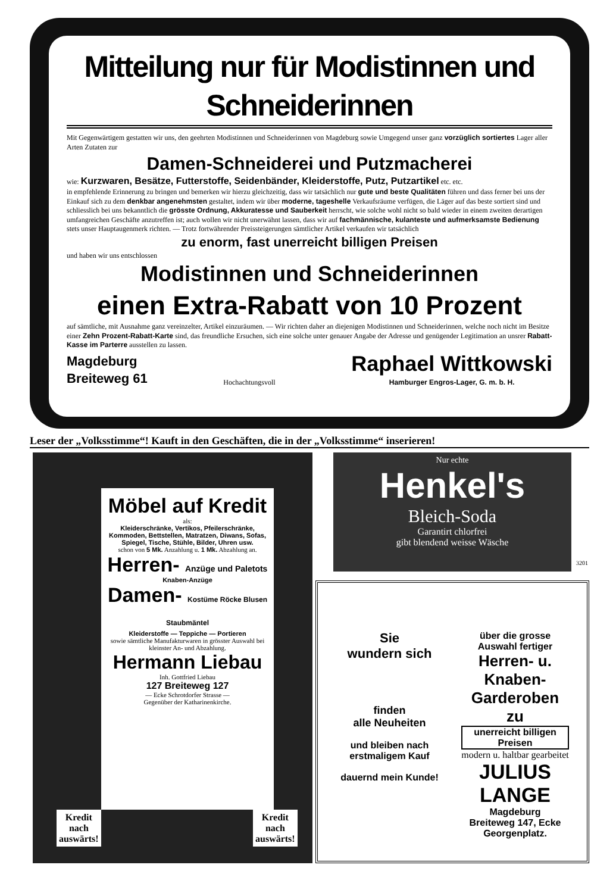Mitteilung nur für Modistinnen und Schneiderinnen
Mit Gegenwärtigem gestatten wir uns, den geehrten Modistinnen und Schneiderinnen von Magdeburg sowie Umgegend unser ganz vorzüglich sortiertes Lager aller Arten Zutaten zur
Damen-Schneiderei und Putzmacherei
wie: Kurzwaren, Besätze, Futterstoffe, Seidenbänder, Kleiderstoffe, Putz, Putzartikel etc. etc.
in empfehlende Erinnerung zu bringen und bemerken wir hierzu gleichzeitig, dass wir tatsächlich nur gute und beste Qualitäten führen und dass ferner bei uns der Einkauf sich zu dem denkbar angenehmsten gestaltet, indem wir über moderne, tageshelle Verkaufsräume verfügen, die Läger auf das beste sortiert sind und schliesslich bei uns bekanntlich die grösste Ordnung, Akkuratesse und Sauberkeit herrscht, wie solche wohl nicht so bald wieder in einem zweiten derartigen umfangreichen Geschäfte anzutreffen ist; auch wollen wir nicht unerwähnt lassen, dass wir auf fachmännische, kulanteste und aufmerksamste Bedienung stets unser Hauptaugenmerk richten. — Trotz fortwährender Preissteigerungen sämtlicher Artikel verkaufen wir tatsächlich
zu enorm, fast unerreicht billigen Preisen
und haben wir uns entschlossen
Modistinnen und Schneiderinnen
einen Extra-Rabatt von 10 Prozent
auf sämtliche, mit Ausnahme ganz vereinzelter, Artikel einzuräumen. — Wir richten daher an diejenigen Modistinnen und Schneiderinnen, welche noch nicht im Besitze einer Zehn Prozent-Rabatt-Karte sind, das freundliche Ersuchen, sich eine solche unter genauer Angabe der Adresse und genügender Legitimation an unsrer Rabatt-Kasse im Parterre ausstellen zu lassen.
Magdeburg
Breiteweg 61
Hochachtungsvoll
Raphael Wittkowski
Hamburger Engros-Lager, G. m. b. H.
Leser der „Volksstimme“! Kauft in den Geschäften, die in der „Volksstimme“ inserieren!
Möbel auf Kredit
als:
Kleiderschränke, Vertikos, Pfeilerschränke, Kommoden, Bettstellen, Matratzen, Diwans, Sofas, Spiegel, Tische, Stühle, Bilder, Uhren usw.
schon von 5 Mk. Anzahlung u. 1 Mk. Abzahlung an.
Herren- Anzüge und Paletots
Knaben-Anzüge
Damen- Kostüme Röcke Blusen Staubmäntel
Kleiderstoffe — Teppiche — Portieren
sowie sämtliche Manufakturwaren in grösster Auswahl bei kleinster An- und Abzahlung.
Hermann Liebau
Inh. Gottfried Liebau
127 Breiteweg 127
— Ecke Schrotdorfer Strasse —
Gegenüber der Katharinenkirche.
Kredit
nach
auswärts!
Kredit
nach
auswärts!
Nur echte
Henkel's
Bleich-Soda
Garantirt chlorfrei
gibt blendend weisse Wäsche
3201
Sie
wundern sich
finden
alle Neuheiten
und bleiben nach erstmaligem Kauf
dauernd mein Kunde!
über die grosse Auswahl fertiger
Herren- u. Knaben-Garderoben zu
unerreicht billigen Preisen
modern u. haltbar gearbeitet
JULIUS LANGE
Magdeburg
Breiteweg 147, Ecke Georgenplatz.